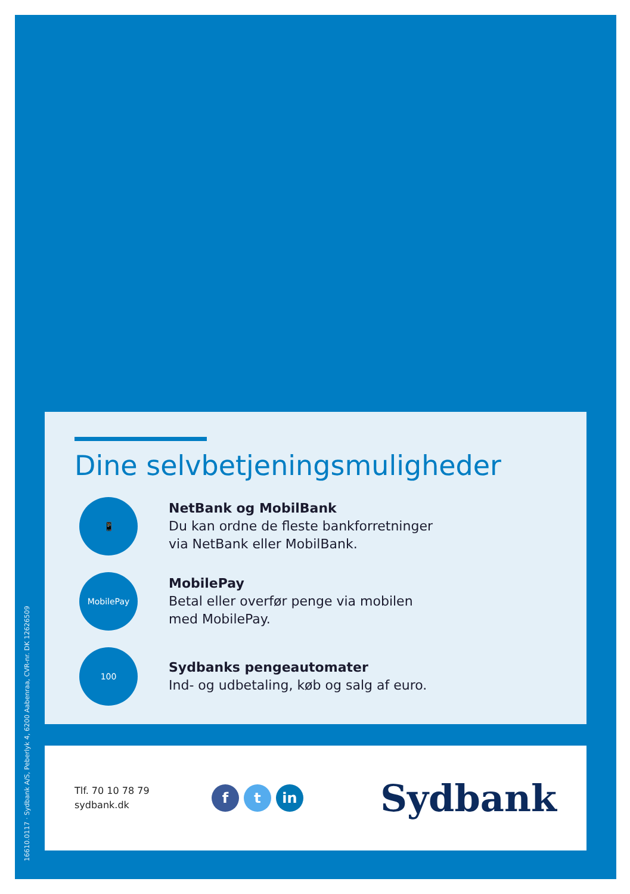16610.0117 · Sydbank A/S, Peberlyk 4, 6200 Aabenraa, CVR-nr. DK 12626509
Dine selvbetjeningsmuligheder
📱
NetBank og MobilBank
Du kan ordne de fleste bankforretninger
via NetBank eller MobilBank.
MobilePay
MobilePay
Betal eller overfør penge via mobilen
med MobilePay.
100
Sydbanks pengeautomater
Ind- og udbetaling, køb og salg af euro.
Tlf. 70 10 78 79
sydbank.dk
ft in
Sydbank